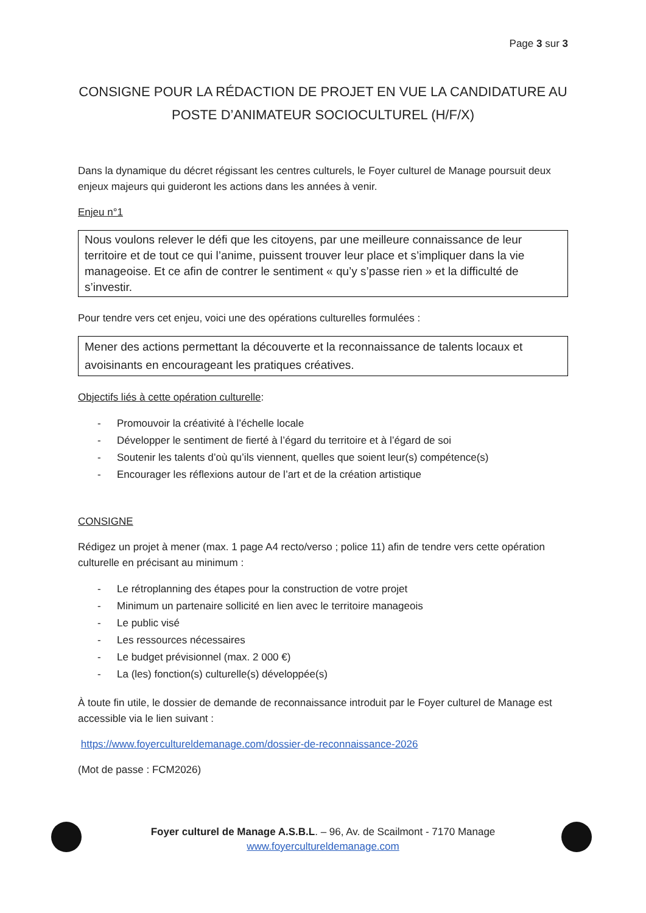Page 3 sur 3
CONSIGNE POUR LA RÉDACTION DE PROJET EN VUE LA CANDIDATURE AU POSTE D’ANIMATEUR SOCIOCULTUREL (H/F/X)
Dans la dynamique du décret régissant les centres culturels, le Foyer culturel de Manage poursuit deux enjeux majeurs qui guideront les actions dans les années à venir.
Enjeu n°1
Nous voulons relever le défi que les citoyens, par une meilleure connaissance de leur territoire et de tout ce qui l’anime, puissent trouver leur place et s’impliquer dans la vie manageoise. Et ce afin de contrer le sentiment « qu’y s’passe rien » et la difficulté de s’investir.
Pour tendre vers cet enjeu, voici une des opérations culturelles formulées :
Mener des actions permettant la découverte et la reconnaissance de talents locaux et avoisinants en encourageant les pratiques créatives.
Objectifs liés à cette opération culturelle:
- Promouvoir la créativité à l’échelle locale
- Développer le sentiment de fierté à l’égard du territoire et à l’égard de soi
- Soutenir les talents d’où qu’ils viennent, quelles que soient leur(s) compétence(s)
- Encourager les réflexions autour de l’art et de la création artistique
CONSIGNE
Rédigez un projet à mener (max. 1 page A4 recto/verso ; police 11) afin de tendre vers cette opération culturelle en précisant au minimum :
- Le rétroplanning des étapes pour la construction de votre projet
- Minimum un partenaire sollicité en lien avec le territoire manageois
- Le public visé
- Les ressources nécessaires
- Le budget prévisionnel (max. 2 000 €)
- La (les) fonction(s) culturelle(s) développée(s)
À toute fin utile, le dossier de demande de reconnaissance introduit par le Foyer culturel de Manage est accessible via le lien suivant :
https://www.foyercultureldemanage.com/dossier-de-reconnaissance-2026
(Mot de passe : FCM2026)
Foyer culturel de Manage A.S.B.L. – 96, Av. de Scailmont - 7170 Manage
www.foyerculturel­demanage.com